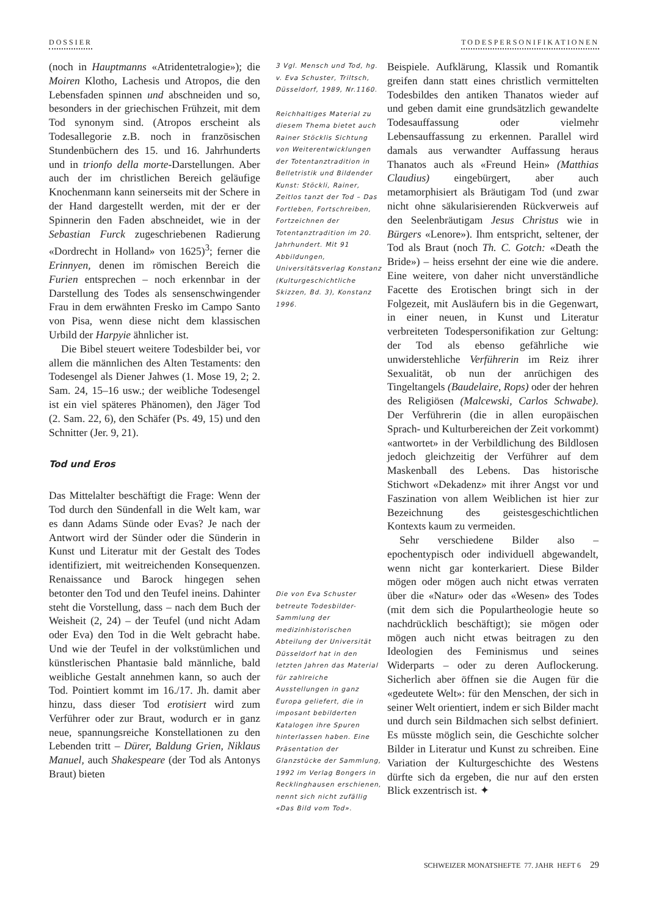DOSSIER TODESPERSONIFIKATIONEN
(noch in Hauptmanns «Atridentetralogie»); die Moiren Klotho, Lachesis und Atropos, die den Lebensfaden spinnen und abschneiden und so, besonders in der griechischen Frühzeit, mit dem Tod synonym sind. (Atropos erscheint als Todesallegorie z.B. noch in französischen Stundenbüchern des 15. und 16. Jahrhunderts und in trionfo della morte-Darstellungen. Aber auch der im christlichen Bereich geläufige Knochenmann kann seinerseits mit der Schere in der Hand dargestellt werden, mit der er der Spinnerin den Faden abschneidet, wie in der Sebastian Furck zugeschriebenen Radierung «Dordrecht in Holland» von 1625)<sup>3</sup>; ferner die Erinnyen, denen im römischen Bereich die Furien entsprechen – noch erkennbar in der Darstellung des Todes als sensenschwingender Frau in dem erwähnten Fresko im Campo Santo von Pisa, wenn diese nicht dem klassischen Urbild der Harpyie ähnlicher ist.
Die Bibel steuert weitere Todesbilder bei, vor allem die männlichen des Alten Testaments: den Todesengel als Diener Jahwes (1. Mose 19, 2; 2. Sam. 24, 15–16 usw.; der weibliche Todesengel ist ein viel späteres Phänomen), den Jäger Tod (2. Sam. 22, 6), den Schäfer (Ps. 49, 15) und den Schnitter (Jer. 9, 21).
Tod und Eros
Das Mittelalter beschäftigt die Frage: Wenn der Tod durch den Sündenfall in die Welt kam, war es dann Adams Sünde oder Evas? Je nach der Antwort wird der Sünder oder die Sünderin in Kunst und Literatur mit der Gestalt des Todes identifiziert, mit weitreichenden Konsequenzen. Renaissance und Barock hingegen sehen betonter den Tod und den Teufel ineins. Dahinter steht die Vorstellung, dass – nach dem Buch der Weisheit (2, 24) – der Teufel (und nicht Adam oder Eva) den Tod in die Welt gebracht habe. Und wie der Teufel in der volkstümlichen und künstlerischen Phantasie bald männliche, bald weibliche Gestalt annehmen kann, so auch der Tod. Pointiert kommt im 16./17. Jh. damit aber hinzu, dass dieser Tod erotisiert wird zum Verführer oder zur Braut, wodurch er in ganz neue, spannungsreiche Konstellationen zu den Lebenden tritt – Dürer, Baldung Grien, Niklaus Manuel, auch Shakespeare (der Tod als Antonys Braut) bieten
3 Vgl. Mensch und Tod, hg. v. Eva Schuster, Triltsch, Düsseldorf, 1989, Nr.1160.
Reichhaltiges Material zu diesem Thema bietet auch Rainer Stöcklis Sichtung von Weiterentwicklungen der Totentanztradition in Belletristik und Bildender Kunst: Stöckli, Rainer, Zeitlos tanzt der Tod – Das Fortleben, Fortschreiben, Fortzeichnen der Totentanztradition im 20. Jahrhundert. Mit 91 Abbildungen, Universitätsverlag Konstanz (Kulturgeschichtliche Skizzen, Bd. 3), Konstanz 1996.
Die von Eva Schuster betreute Todesbilder-Sammlung der medizinhistorischen Abteilung der Universität Düsseldorf hat in den letzten Jahren das Material für zahlreiche Ausstellungen in ganz Europa geliefert, die in imposant bebilderten Katalogen ihre Spuren hinterlassen haben. Eine Präsentation der Glanzstücke der Sammlung, 1992 im Verlag Bongers in Recklinghausen erschienen, nennt sich nicht zufällig «Das Bild vom Tod».
Beispiele. Aufklärung, Klassik und Romantik greifen dann statt eines christlich vermittelten Todesbildes den antiken Thanatos wieder auf und geben damit eine grundsätzlich gewandelte Todesauffassung oder vielmehr Lebensauffassung zu erkennen. Parallel wird damals aus verwandter Auffassung heraus Thanatos auch als «Freund Hein» (Matthias Claudius) eingebürgert, aber auch metamorphisiert als Bräutigam Tod (und zwar nicht ohne säkularisierenden Rückverweis auf den Seelenbräutigam Jesus Christus wie in Bürgers «Lenore»). Ihm entspricht, seltener, der Tod als Braut (noch Th. C. Gotch: «Death the Bride») – heiss ersehnt der eine wie die andere. Eine weitere, von daher nicht unverständliche Facette des Erotischen bringt sich in der Folgezeit, mit Ausläufern bis in die Gegenwart, in einer neuen, in Kunst und Literatur verbreiteten Todespersonifikation zur Geltung: der Tod als ebenso gefährliche wie unwiderstehliche Verführerin im Reiz ihrer Sexualität, ob nun der anrüchigen des Tingeltangels (Baudelaire, Rops) oder der hehren des Religiösen (Malcewski, Carlos Schwabe). Der Verführerin (die in allen europäischen Sprach- und Kulturbereichen der Zeit vorkommt) «antwortet» in der Verbildlichung des Bildlosen jedoch gleichzeitig der Verführer auf dem Maskenball des Lebens. Das historische Stichwort «Dekadenz» mit ihrer Angst vor und Faszination von allem Weiblichen ist hier zur Bezeichnung des geistesgeschichtlichen Kontexts kaum zu vermeiden.
Sehr verschiedene Bilder also – epochentypisch oder individuell abgewandelt, wenn nicht gar konterkariert. Diese Bilder mögen oder mögen auch nicht etwas verraten über die «Natur» oder das «Wesen» des Todes (mit dem sich die Populartheologie heute so nachdrücklich beschäftigt); sie mögen oder mögen auch nicht etwas beitragen zu den Ideologien des Feminismus und seines Widerparts – oder zu deren Auflockerung. Sicherlich aber öffnen sie die Augen für die «gedeutete Welt»: für den Menschen, der sich in seiner Welt orientiert, indem er sich Bilder macht und durch sein Bildmachen sich selbst definiert. Es müsste möglich sein, die Geschichte solcher Bilder in Literatur und Kunst zu schreiben. Eine Variation der Kulturgeschichte des Westens dürfte sich da ergeben, die nur auf den ersten Blick exzentrisch ist. ✦
SCHWEIZER MONATSHEFTE 77. JAHR HEFT 6 29